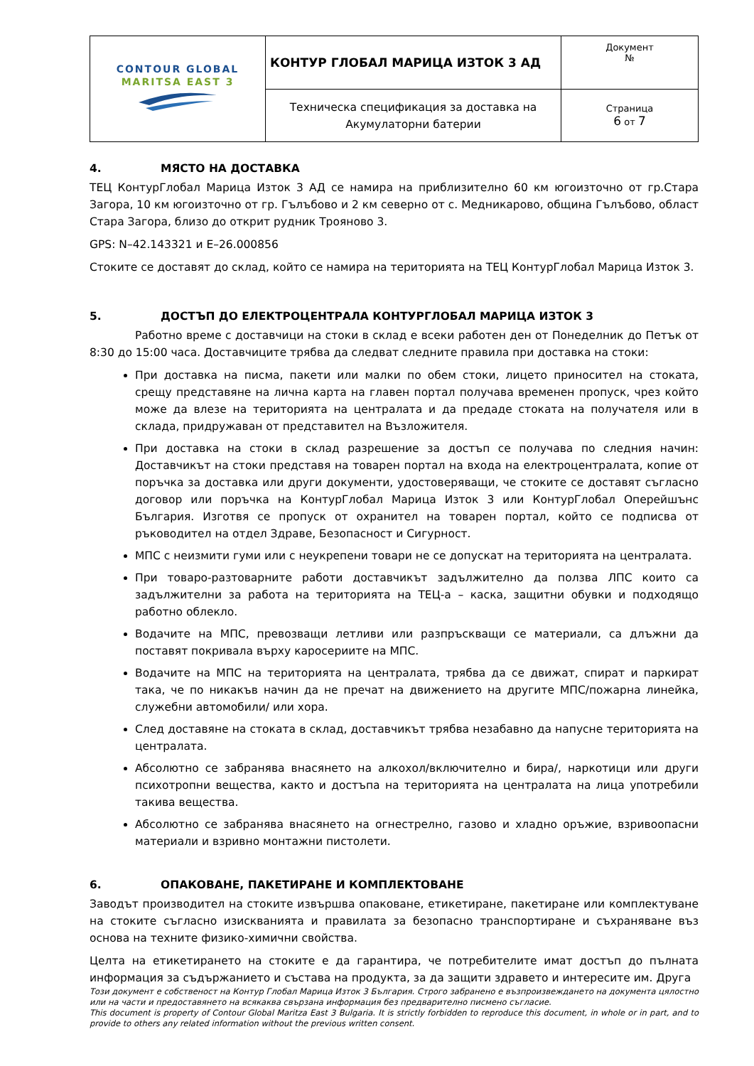| CONTOUR GLOBAL MARITSA EAST 3 | КОНТУР ГЛОБАЛ МАРИЦА ИЗТОК 3 АД | Документ № |
| | Техническа спецификация за доставка на Акумулаторни батерии | Страница 6 от 7 |
4. МЯСТО НА ДОСТАВКА
ТЕЦ КонтурГлобал Марица Изток 3 АД се намира на приблизително 60 км югоизточно от гр.Стара Загора, 10 км югоизточно от гр. Гълъбово и 2 км северно от с. Медникарово, община Гълъбово, област Стара Загора, близо до открит рудник Трояново 3.
GPS: N–42.143321 и E–26.000856
Стоките се доставят до склад, който се намира на територията на ТЕЦ КонтурГлобал Марица Изток 3.
5. ДОСТЪП ДО ЕЛЕКТРОЦЕНТРАЛА КОНТУРГЛОБАЛ МАРИЦА ИЗТОК 3
Работно време с доставчици на стоки в склад е всеки работен ден от Понеделник до Петък от 8:30 до 15:00 часа. Доставчиците трябва да следват следните правила при доставка на стоки:
При доставка на писма, пакети или малки по обем стоки, лицето приносител на стоката, срещу представяне на лична карта на главен портал получава временен пропуск, чрез който може да влезе на територията на централата и да предаде стоката на получателя или в склада, придружаван от представител на Възложителя.
При доставка на стоки в склад разрешение за достъп се получава по следния начин: Доставчикът на стоки представя на товарен портал на входа на електроцентралата, копие от поръчка за доставка или други документи, удостоверяващи, че стоките се доставят съгласно договор или поръчка на КонтурГлобал Марица Изток 3 или КонтурГлобал Оперейшънс България. Изготвя се пропуск от охранител на товарен портал, който се подписва от ръководител на отдел Здраве, Безопасност и Сигурност.
МПС с неизмити гуми или с неукрепени товари не се допускат на територията на централата.
При товаро-разтоварните работи доставчикът задължително да ползва ЛПС които са задължителни за работа на територията на ТЕЦ-а – каска, защитни обувки и подходящо работно облекло.
Водачите на МПС, превозващи летливи или разпръскващи се материали, са длъжни да поставят покривала върху каросериите на МПС.
Водачите на МПС на територията на централата, трябва да се движат, спират и паркират така, че по никакъв начин да не пречат на движението на другите МПС/пожарна линейка, служебни автомобили/ или хора.
След доставяне на стоката в склад, доставчикът трябва незабавно да напусне територията на централата.
Абсолютно се забранява внасянето на алкохол/включително и бира/, наркотици или други психотропни вещества, както и достъпа на територията на централата на лица употребили такива вещества.
Абсолютно се забранява внасянето на огнестрелно, газово и хладно оръжие, взривоопасни материали и взривно монтажни пистолети.
6. ОПАКОВАНЕ, ПАКЕТИРАНЕ И КОМПЛЕКТОВАНЕ
Заводът производител на стоките извършва опаковане, етикетиране, пакетиране или комплектуване на стоките съгласно изискванията и правилата за безопасно транспортиране и съхраняване въз основа на техните физико-химични свойства.
Целта на етикетирането на стоките е да гарантира, че потребителите имат достъп до пълната информация за съдържанието и състава на продукта, за да защити здравето и интересите им. Друга
Този документ е собственост на Контур Глобал Марица Изток 3 България. Строго забранено е възпроизвеждането на документа цялостно или на части и предоставянето на всякаква свързана информация без предварително писмено съгласие.
This document is property of Contour Global Maritza East 3 Bulgaria. It is strictly forbidden to reproduce this document, in whole or in part, and to provide to others any related information without the previous written consent.